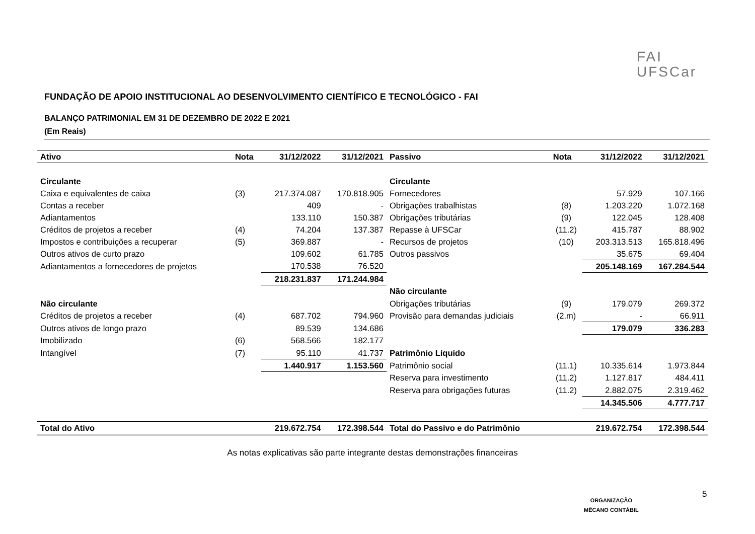FAI
UFSCar
FUNDAÇÃO DE APOIO INSTITUCIONAL AO DESENVOLVIMENTO CIENTÍFICO E TECNOLÓGICO - FAI
BALANÇO PATRIMONIAL EM 31 DE DEZEMBRO DE 2022 E 2021
(Em Reais)
| Ativo | Nota | 31/12/2022 | 31/12/2021 | Passivo | Nota | 31/12/2022 | 31/12/2021 |
| --- | --- | --- | --- | --- | --- | --- | --- |
| Circulante | | | | Circulante | | | |
| Caixa e equivalentes de caixa | (3) | 217.374.087 | 170.818.905 | Fornecedores | | 57.929 | 107.166 |
| Contas a receber | | 409 | - | Obrigações trabalhistas | (8) | 1.203.220 | 1.072.168 |
| Adiantamentos | | 133.110 | 150.387 | Obrigações tributárias | (9) | 122.045 | 128.408 |
| Créditos de projetos a receber | (4) | 74.204 | 137.387 | Repasse à UFSCar | (11.2) | 415.787 | 88.902 |
| Impostos e contribuições a recuperar | (5) | 369.887 | - | Recursos de projetos | (10) | 203.313.513 | 165.818.496 |
| Outros ativos de curto prazo | | 109.602 | 61.785 | Outros passivos | | 35.675 | 69.404 |
| Adiantamentos a fornecedores de projetos | | 170.538 | 76.520 | | | 205.148.169 | 167.284.544 |
| | | 218.231.837 | 171.244.984 | | | | |
| | | | | Não circulante | | | |
| Não circulante | | | | Obrigações tributárias | (9) | 179.079 | 269.372 |
| Créditos de projetos a receber | (4) | 687.702 | 794.960 | Provisão para demandas judiciais | (2.m) | - | 66.911 |
| Outros ativos de longo prazo | | 89.539 | 134.686 | | | 179.079 | 336.283 |
| Imobilizado | (6) | 568.566 | 182.177 | | | | |
| Intangível | (7) | 95.110 | 41.737 | Patrimônio Líquido | | | |
| | | 1.440.917 | 1.153.560 | Patrimônio social | (11.1) | 10.335.614 | 1.973.844 |
| | | | | Reserva para investimento | (11.2) | 1.127.817 | 484.411 |
| | | | | Reserva para obrigações futuras | (11.2) | 2.882.075 | 2.319.462 |
| | | | | | | 14.345.506 | 4.777.717 |
| Total do Ativo | | 219.672.754 | 172.398.544 | Total do Passivo e do Patrimônio | | 219.672.754 | 172.398.544 |
As notas explicativas são parte integrante destas demonstrações financeiras
ORGANIZAÇÃO
MÊCANO CONTÁBIL
5